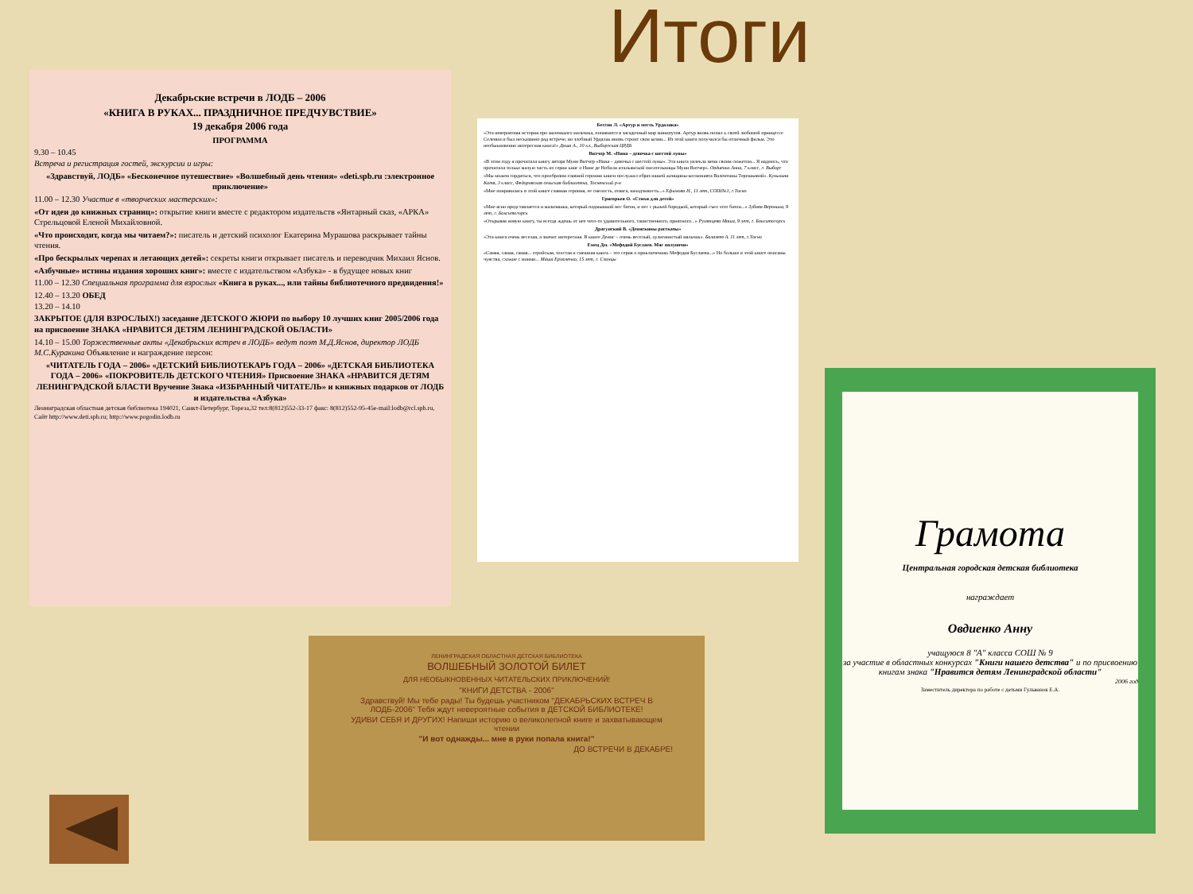Итоги
Декабрьские встречи в ЛОДБ – 2006
«КНИГА В РУКАХ... ПРАЗДНИЧНОЕ ПРЕДЧУВСТВИЕ»
19 декабря 2006 года
ПРОГРАММА
9.30 – 10.45
Встреча и регистрация гостей, экскурсии и игры:
«Здравствуй, ЛОДБ» «Бесконечное путешествие» «Волшебный день чтения» «deti.spb.ru :электронное приключение»
11.00 – 12.30 Участие в «творческих мастерских»:
«От идеи до книжных страниц»: открытие книги вместе с редактором издательств «Янтарный сказ, «АРКА» Стрельцовой Еленой Михайловной.
«Что происходит, когда мы читаем?»: писатель и детский психолог Екатерина Мурашова раскрывает тайны чтения.
«Про бескрылых черепах и летающих детей»: секреты книги открывает писатель и переводчик Михаил Яснов.
«Азбучные» истины издания хороших книг»: вместе с издательством «Азбука» - в будущее новых книг
11.00 – 12.30 Специальная программа для взрослых «Книга в руках..., или тайны библиотечного предвидения!»
12.40 – 13.20 ОБЕД
13.20 – 14.10
ЗАКРЫТОЕ (ДЛЯ ВЗРОСЛЫХ!) заседание ДЕТСКОГО ЖЮРИ по выбору 10 лучших книг 2005/2006 года на присвоение ЗНАКА «НРАВИТСЯ ДЕТЯМ ЛЕНИНГРАДСКОЙ ОБЛАСТИ»
14.10 – 15.00 Торжественные акты «Декабрьских встреч в ЛОДБ» ведут поэт М.Д.Яснов, директор ЛОДБ М.С.Куракина Объявление и награждение персон:
«ЧИТАТЕЛЬ ГОДА – 2006» «ДЕТСКИЙ БИБЛИОТЕКАРЬ ГОДА – 2006» «ДЕТСКАЯ БИБЛИОТЕКА ГОДА – 2006» «ПОКРОВИТЕЛЬ ДЕТСКОГО ЧТЕНИЯ» Присвоение ЗНАКА «НРАВИТСЯ ДЕТЯМ ЛЕНИНГРАДСКОЙ БЛАСТИ Вручение Знака «ИЗБРАННЫЙ ЧИТАТЕЛЬ» и книжных подарков от ЛОДБ и издательства «Азбука»
Ленинградская областная детская библиотека 194021, Санкт-Петербург, Тореза,32 тел:8(812)552-33-17 факс: 8(812)552-95-45e-mail:lodb@rcl.spb.ru, Сайт http://www.deti.spb.ru; http://www.pogodin.lodb.ru
Бессон Л. «Артур и месть Урдалака»
«Эта невероятная история про маленького мальчика, попавшего в загадочный мир минипутов. Артур вновь попал к своей любимой принцессе Селении и был несказанно рад встрече, но злобный Урдалак вновь строит свои козни... Из этой книги получился бы отличный фильм. Это необыкновенно интересная книга!» Даша А., 10 кл., Выборгская ЦРДБ
Витчер М. «Нина – девочка с шестой луны»
«В этом году я прочитала книгу автора Муни Витчер «Нина – девочка с шестой луны». Эта книга увлекла меня своим сюжетом... Я надеюсь, что прочитала только малую часть из серии книг о Нине де Нобили итальянской писательницы Муни Витчер». Овдиенко Анна, 7 класс, г. Выборг
«Мы можем гордиться, что прообразом главной героини книги послужил образ нашей женщины-космонавта Валентины Терешковой». Кузьмина Катя, 3 класс, Федоровская сельская библиотека, Тосненский р-н
«Мне понравилась в этой книге главная героиня, ее смелость, отвага, находчивость...» Ефимова Н., 11 лет, СОШ№1, г.Тосно
Григорьев О. «Стихи для детей»
«Мне ясно представляется и мальчишка, который подмышкой нес батон, и пес с рыжей бородкой, который съел этот батон...» Зубова Вероника, 9 лет, г. Бокситогорск
«Открывая новую книгу, ты всегда ждешь от нее чего-то удивительного, таинственного, приятного...» Румянцева Маша, 9 лет, г. Бокситогорск
Драгунский В. «Денискины рассказы»
«Эта книга очень веселая, а значит интересная. В книге Денис – очень веселый, хулиганистый мальчик». Балазеев А. 11 лет, г.Тосно
Емец Дм. «Мефодий Буслаев. Маг полуночи»
«Самая, самая, самая... геройская, толстая и смешная книга – это серия о приключениях Мефодия Буслаева...» Но больше в этой книге описаны чувства, схожие с моими... Маша Ермоленко, 15 лет, г. Сланцы
Грамота
Центральная городская детская библиотека
награждает
Овдиенко Анну
учащуюся 8 "А" класса СОШ № 9
за участие в областных конкурсах "Книги нашего детства" и по присвоению книгам знака "Нравится детям Ленинградской области"
2006 год
Заместитель директора по работе с детьми Гульванок Е.А.
ЛЕНИНГРАДСКАЯ ОБЛАСТНАЯ ДЕТСКАЯ БИБЛИОТЕКА
ВОЛШЕБНЫЙ ЗОЛОТОЙ БИЛЕТ
ДЛЯ НЕОБЫКНОВЕННЫХ ЧИТАТЕЛЬСКИХ ПРИКЛЮЧЕНИЙ!
"КНИГИ ДЕТСТВА - 2006"
Здравствуй! Мы тебе рады! Ты будешь участником "ДЕКАБРЬСКИХ ВСТРЕЧ В ЛОДБ-2006" Тебя ждут невероятные события в ДЕТСКОЙ БИБЛИОТЕКЕ!
УДИВИ СЕБЯ И ДРУГИХ! Напиши историю о великолепной книге и захватывающем чтении
"И вот однажды... мне в руки попала книга!"
ДО ВСТРЕЧИ В ДЕКАБРЕ!